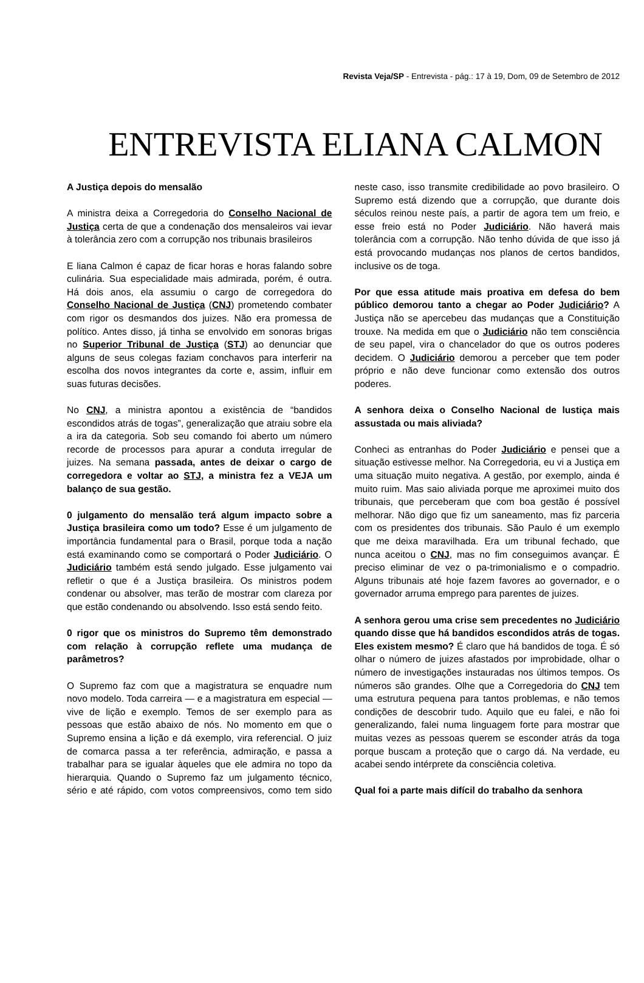Revista Veja/SP - Entrevista - pág.: 17 à 19, Dom, 09 de Setembro de 2012
ENTREVISTA ELIANA CALMON
A Justiça depois do mensalão
A ministra deixa a Corregedoria do Conselho Nacional de Justiça certa de que a condenação dos mensaleiros vai ievar à tolerância zero com a corrupção nos tribunais brasileiros
E liana Calmon é capaz de ficar horas e horas falando sobre culinária. Sua especialidade mais admirada, porém, é outra. Há dois anos, ela assumiu o cargo de corregedora do Conselho Nacional de Justiça (CNJ) prometendo combater com rigor os desmandos dos juizes. Não era promessa de político. Antes disso, já tinha se envolvido em sonoras brigas no Superior Tribunal de Justiça (STJ) ao denunciar que alguns de seus colegas faziam conchavos para interferir na escolha dos novos integrantes da corte e, assim, influir em suas futuras decisões.
No CNJ, a ministra apontou a existência de “bandidos escondidos atrás de togas”, generalização que atraiu sobre ela a ira da categoria. Sob seu comando foi aberto um número recorde de processos para apurar a conduta irregular de juizes. Na semana passada, antes de deixar o cargo de corregedora e voltar ao STJ, a ministra fez a VEJA um balanço de sua gestão.
0 julgamento do mensalão terá algum impacto sobre a Justiça brasileira como um todo? Esse é um julgamento de importância fundamental para o Brasil, porque toda a nação está examinando como se comportará o Poder Judiciário. O Judiciário também está sendo julgado. Esse julgamento vai refletir o que é a Justiça brasileira. Os ministros podem condenar ou absolver, mas terão de mostrar com clareza por que estão condenando ou absolvendo. Isso está sendo feito.
0 rigor que os ministros do Supremo têm demonstrado com relação à corrupção reflete uma mudança de parâmetros?
O Supremo faz com que a magistratura se enquadre num novo modelo. Toda carreira — e a magistratura em especial — vive de lição e exemplo. Temos de ser exemplo para as pessoas que estão abaixo de nós. No momento em que o Supremo ensina a lição e dá exemplo, vira referencial. O juiz de comarca passa a ter referência, admiração, e passa a trabalhar para se igualar àqueles que ele admira no topo da hierarquia. Quando o Supremo faz um julgamento técnico, sério e até rápido, com votos compreensivos, como tem sido neste caso, isso transmite credibilidade ao povo brasileiro. O Supremo está dizendo que a corrupção, que durante dois séculos reinou neste país, a partir de agora tem um freio, e esse freio está no Poder Judiciário. Não haverá mais tolerância com a corrupção. Não tenho dúvida de que isso já está provocando mudanças nos planos de certos bandidos, inclusive os de toga.
Por que essa atitude mais proativa em defesa do bem público demorou tanto a chegar ao Poder Judiciário? A Justiça não se apercebeu das mudanças que a Constituição trouxe. Na medida em que o Judiciário não tem consciência de seu papel, vira o chancelador do que os outros poderes decidem. O Judiciário demorou a perceber que tem poder próprio e não deve funcionar como extensão dos outros poderes.
A senhora deixa o Conselho Nacional de lustiça mais assustada ou mais aliviada?
Conheci as entranhas do Poder Judiciário e pensei que a situação estivesse melhor. Na Corregedoria, eu vi a Justiça em uma situação muito negativa. A gestão, por exemplo, ainda é muito ruim. Mas saio aliviada porque me aproximei muito dos tribunais, que perceberam que com boa gestão é possível melhorar. Não digo que fiz um saneamento, mas fiz parceria com os presidentes dos tribunais. São Paulo é um exemplo que me deixa maravilhada. Era um tribunal fechado, que nunca aceitou o CNJ, mas no fim conseguimos avançar. É preciso eliminar de vez o pa-trimonialismo e o compadrio. Alguns tribunais até hoje fazem favores ao governador, e o governador arruma emprego para parentes de juizes.
A senhora gerou uma crise sem precedentes no Judiciário quando disse que há bandidos escondidos atrás de togas. Eles existem mesmo? É claro que há bandidos de toga. É só olhar o número de juizes afastados por improbidade, olhar o número de investigações instauradas nos últimos tempos. Os números são grandes. Olhe que a Corregedoria do CNJ tem uma estrutura pequena para tantos problemas, e não temos condições de descobrir tudo. Aquilo que eu falei, e não foi generalizando, falei numa linguagem forte para mostrar que muitas vezes as pessoas querem se esconder atrás da toga porque buscam a proteção que o cargo dá. Na verdade, eu acabei sendo intérprete da consciência coletiva.
Qual foi a parte mais difícil do trabalho da senhora